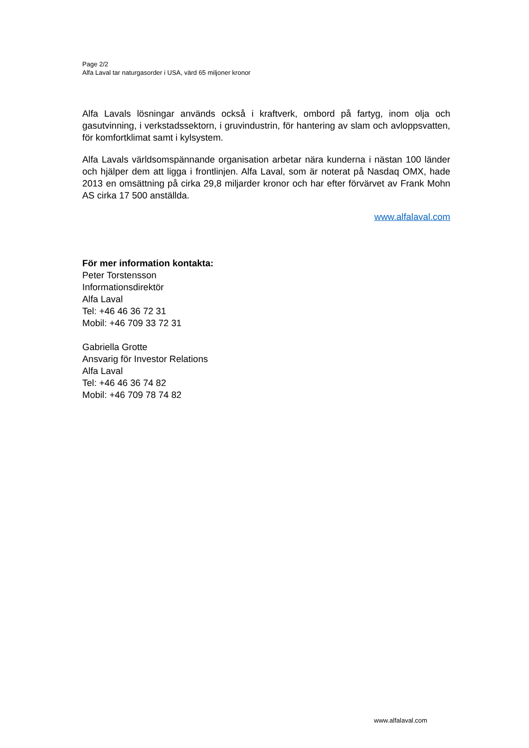Page 2/2
Alfa Laval tar naturgasorder i USA, värd 65 miljoner kronor
Alfa Lavals lösningar används också i kraftverk, ombord på fartyg, inom olja och gasutvinning, i verkstadssektorn, i gruvindustrin, för hantering av slam och avloppsvatten, för komfortklimat samt i kylsystem.
Alfa Lavals världsomspännande organisation arbetar nära kunderna i nästan 100 länder och hjälper dem att ligga i frontlinjen. Alfa Laval, som är noterat på Nasdaq OMX, hade 2013 en omsättning på cirka 29,8 miljarder kronor och har efter förvärvet av Frank Mohn AS cirka 17 500 anställda.
www.alfalaval.com
För mer information kontakta:
Peter Torstensson
Informationsdirektör
Alfa Laval
Tel: +46 46 36 72 31
Mobil: +46 709 33 72 31
Gabriella Grotte
Ansvarig för Investor Relations
Alfa Laval
Tel: +46 46 36 74 82
Mobil: +46 709 78 74 82
www.alfalaval.com